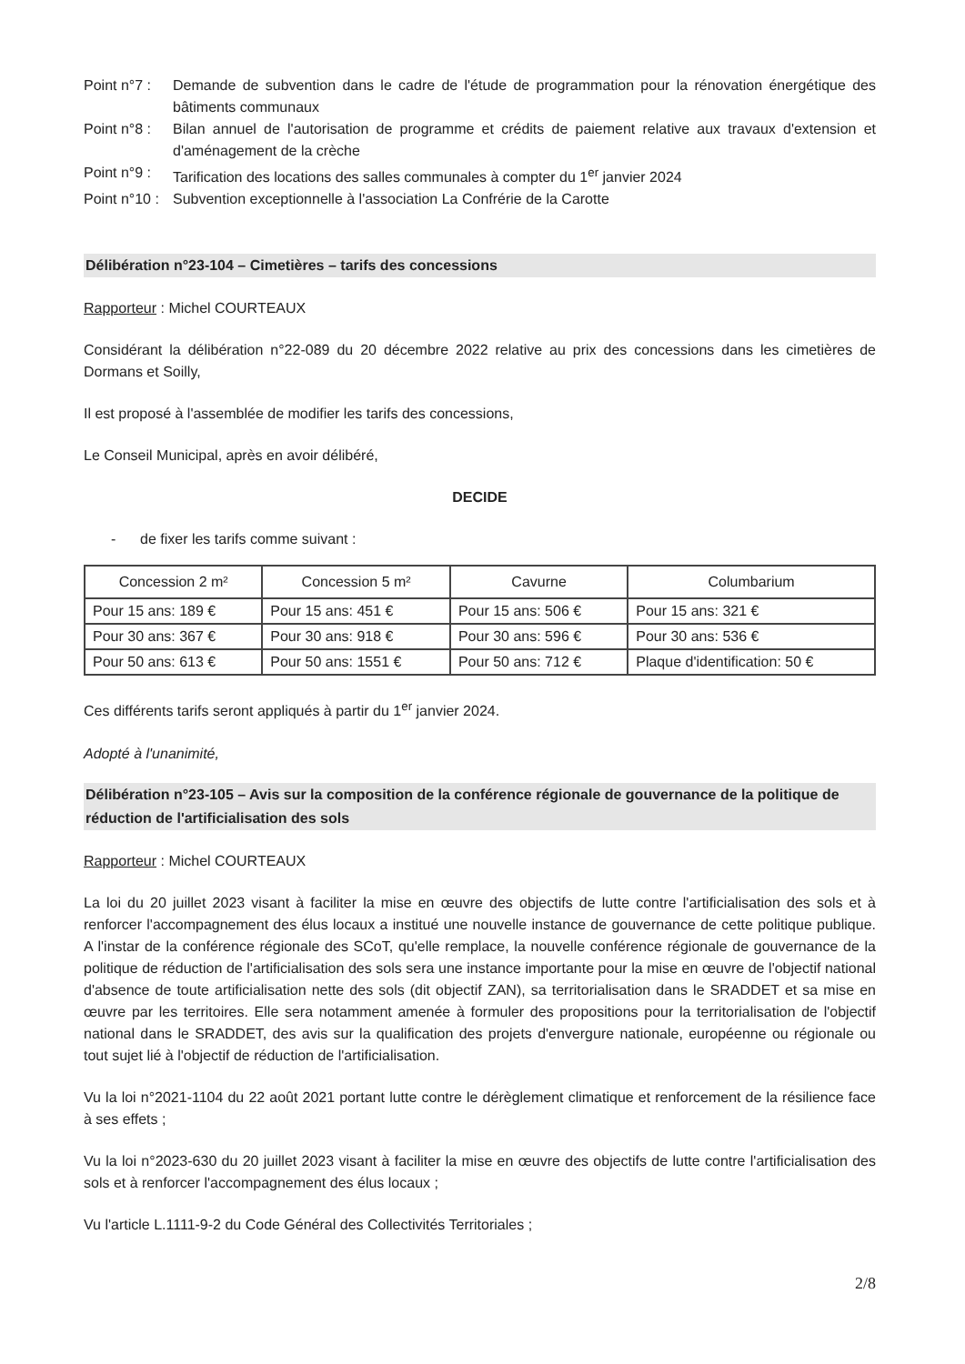Point n°7 :
Demande de subvention dans le cadre de l'étude de programmation pour la rénovation énergétique des bâtiments communaux
Point n°8 :
Bilan annuel de l'autorisation de programme et crédits de paiement relative aux travaux d'extension et d'aménagement de la crèche
Point n°9 :
Tarification des locations des salles communales à compter du 1<sup>er</sup> janvier 2024
Point n°10 :
Subvention exceptionnelle à l'association La Confrérie de la Carotte
Délibération n°23-104 – Cimetières – tarifs des concessions
Rapporteur : Michel COURTEAUX
Considérant la délibération n°22-089 du 20 décembre 2022 relative au prix des concessions dans les cimetières de Dormans et Soilly,
Il est proposé à l'assemblée de modifier les tarifs des concessions,
Le Conseil Municipal, après en avoir délibéré,
DECIDE
- de fixer les tarifs comme suivant :
| Concession 2 m² | Concession 5 m² | Cavurne | Columbarium |
| --- | --- | --- | --- |
| Pour 15 ans: 189 € | Pour 15 ans: 451 € | Pour 15 ans: 506 € | Pour 15 ans: 321 € |
| Pour 30 ans: 367 € | Pour 30 ans: 918 € | Pour 30 ans: 596 € | Pour 30 ans: 536 € |
| Pour 50 ans: 613 € | Pour 50 ans: 1551 € | Pour 50 ans: 712 € | Plaque d'identification: 50 € |
Ces différents tarifs seront appliqués à partir du 1<sup>er</sup> janvier 2024.
Adopté à l'unanimité,
Délibération n°23-105 – Avis sur la composition de la conférence régionale de gouvernance de la politique de réduction de l'artificialisation des sols
Rapporteur : Michel COURTEAUX
La loi du 20 juillet 2023 visant à faciliter la mise en œuvre des objectifs de lutte contre l'artificialisation des sols et à renforcer l'accompagnement des élus locaux a institué une nouvelle instance de gouvernance de cette politique publique. A l'instar de la conférence régionale des SCoT, qu'elle remplace, la nouvelle conférence régionale de gouvernance de la politique de réduction de l'artificialisation des sols sera une instance importante pour la mise en œuvre de l'objectif national d'absence de toute artificialisation nette des sols (dit objectif ZAN), sa territorialisation dans le SRADDET et sa mise en œuvre par les territoires. Elle sera notamment amenée à formuler des propositions pour la territorialisation de l'objectif national dans le SRADDET, des avis sur la qualification des projets d'envergure nationale, européenne ou régionale ou tout sujet lié à l'objectif de réduction de l'artificialisation.
Vu la loi n°2021-1104 du 22 août 2021 portant lutte contre le dérèglement climatique et renforcement de la résilience face à ses effets ;
Vu la loi n°2023-630 du 20 juillet 2023 visant à faciliter la mise en œuvre des objectifs de lutte contre l'artificialisation des sols et à renforcer l'accompagnement des élus locaux ;
Vu l'article L.1111-9-2 du Code Général des Collectivités Territoriales ;
2/8